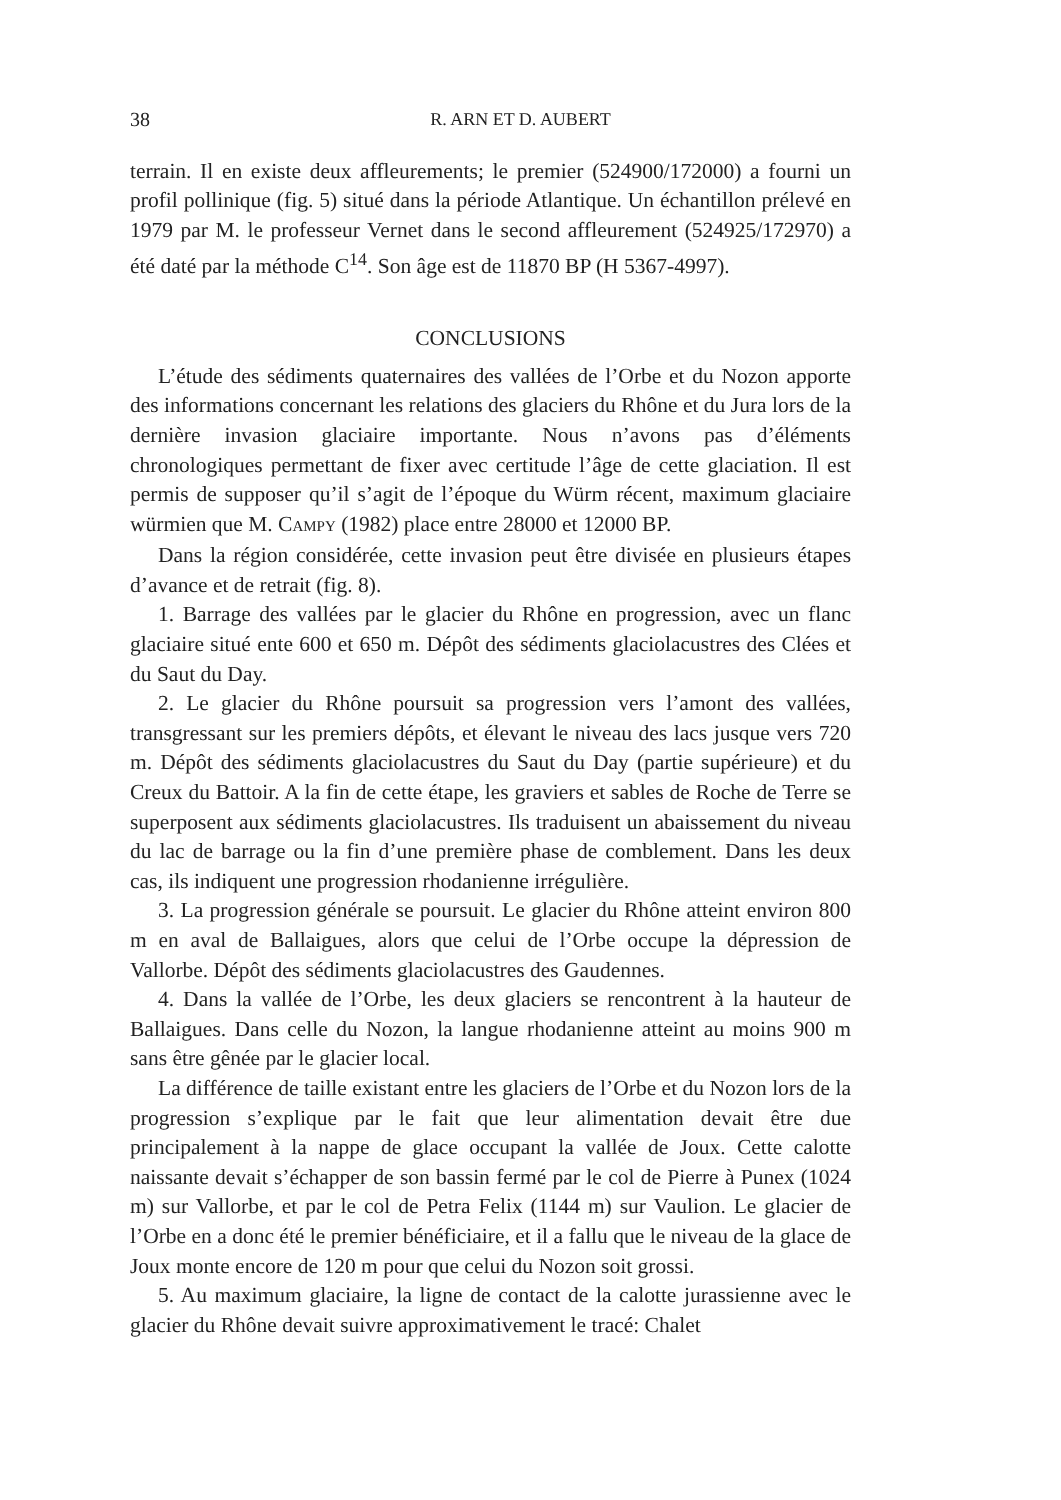38 R. ARN ET D. AUBERT
terrain. Il en existe deux affleurements; le premier (524900/172000) a fourni un profil pollinique (fig. 5) situé dans la période Atlantique. Un échantillon prélevé en 1979 par M. le professeur Vernet dans le second affleurement (524925/172970) a été daté par la méthode C<sup>14</sup>. Son âge est de 11870 BP (H 5367-4997).
CONCLUSIONS
L’étude des sédiments quaternaires des vallées de l’Orbe et du Nozon apporte des informations concernant les relations des glaciers du Rhône et du Jura lors de la dernière invasion glaciaire importante. Nous n’avons pas d’éléments chronologiques permettant de fixer avec certitude l’âge de cette glaciation. Il est permis de supposer qu’il s’agit de l’époque du Würm récent, maximum glaciaire würmien que M. CAMPY (1982) place entre 28000 et 12000 BP.
Dans la région considérée, cette invasion peut être divisée en plusieurs étapes d’avance et de retrait (fig. 8).
1. Barrage des vallées par le glacier du Rhône en progression, avec un flanc glaciaire situé ente 600 et 650 m. Dépôt des sédiments glaciolacustres des Clées et du Saut du Day.
2. Le glacier du Rhône poursuit sa progression vers l’amont des vallées, transgressant sur les premiers dépôts, et élevant le niveau des lacs jusque vers 720 m. Dépôt des sédiments glaciolacustres du Saut du Day (partie supérieure) et du Creux du Battoir. A la fin de cette étape, les graviers et sables de Roche de Terre se superposent aux sédiments glaciolacustres. Ils traduisent un abaissement du niveau du lac de barrage ou la fin d’une première phase de comblement. Dans les deux cas, ils indiquent une progression rhodanienne irrégulière.
3. La progression générale se poursuit. Le glacier du Rhône atteint environ 800 m en aval de Ballaigues, alors que celui de l’Orbe occupe la dépression de Vallorbe. Dépôt des sédiments glaciolacustres des Gaudennes.
4. Dans la vallée de l’Orbe, les deux glaciers se rencontrent à la hauteur de Ballaigues. Dans celle du Nozon, la langue rhodanienne atteint au moins 900 m sans être gênée par le glacier local.
La différence de taille existant entre les glaciers de l’Orbe et du Nozon lors de la progression s’explique par le fait que leur alimentation devait être due principalement à la nappe de glace occupant la vallée de Joux. Cette calotte naissante devait s’échapper de son bassin fermé par le col de Pierre à Punex (1024 m) sur Vallorbe, et par le col de Petra Felix (1144 m) sur Vaulion. Le glacier de l’Orbe en a donc été le premier bénéficiaire, et il a fallu que le niveau de la glace de Joux monte encore de 120 m pour que celui du Nozon soit grossi.
5. Au maximum glaciaire, la ligne de contact de la calotte jurassienne avec le glacier du Rhône devait suivre approximativement le tracé: Chalet